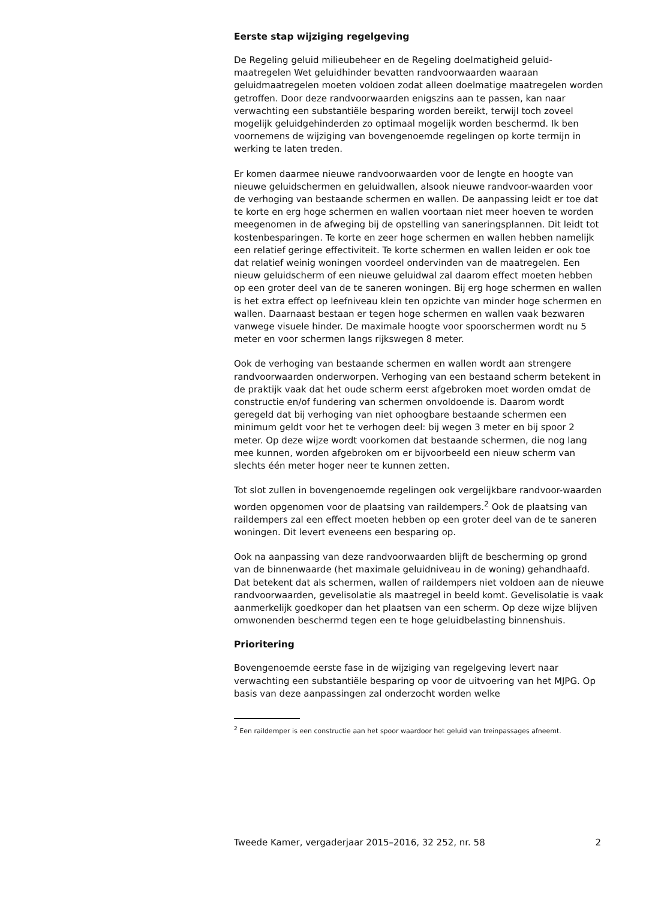Eerste stap wijziging regelgeving
De Regeling geluid milieubeheer en de Regeling doelmatigheid geluid-maatregelen Wet geluidhinder bevatten randvoorwaarden waaraan geluidmaatregelen moeten voldoen zodat alleen doelmatige maatregelen worden getroffen. Door deze randvoorwaarden enigszins aan te passen, kan naar verwachting een substantiële besparing worden bereikt, terwijl toch zoveel mogelijk geluidgehinderden zo optimaal mogelijk worden beschermd. Ik ben voornemens de wijziging van bovengenoemde regelingen op korte termijn in werking te laten treden.
Er komen daarmee nieuwe randvoorwaarden voor de lengte en hoogte van nieuwe geluidschermen en geluidwallen, alsook nieuwe randvoor-waarden voor de verhoging van bestaande schermen en wallen. De aanpassing leidt er toe dat te korte en erg hoge schermen en wallen voortaan niet meer hoeven te worden meegenomen in de afweging bij de opstelling van saneringsplannen. Dit leidt tot kostenbesparingen. Te korte en zeer hoge schermen en wallen hebben namelijk een relatief geringe effectiviteit. Te korte schermen en wallen leiden er ook toe dat relatief weinig woningen voordeel ondervinden van de maatregelen. Een nieuw geluidscherm of een nieuwe geluidwal zal daarom effect moeten hebben op een groter deel van de te saneren woningen. Bij erg hoge schermen en wallen is het extra effect op leefniveau klein ten opzichte van minder hoge schermen en wallen. Daarnaast bestaan er tegen hoge schermen en wallen vaak bezwaren vanwege visuele hinder. De maximale hoogte voor spoorschermen wordt nu 5 meter en voor schermen langs rijkswegen 8 meter.
Ook de verhoging van bestaande schermen en wallen wordt aan strengere randvoorwaarden onderworpen. Verhoging van een bestaand scherm betekent in de praktijk vaak dat het oude scherm eerst afgebroken moet worden omdat de constructie en/of fundering van schermen onvoldoende is. Daarom wordt geregeld dat bij verhoging van niet ophoogbare bestaande schermen een minimum geldt voor het te verhogen deel: bij wegen 3 meter en bij spoor 2 meter. Op deze wijze wordt voorkomen dat bestaande schermen, die nog lang mee kunnen, worden afgebroken om er bijvoorbeeld een nieuw scherm van slechts één meter hoger neer te kunnen zetten.
Tot slot zullen in bovengenoemde regelingen ook vergelijkbare randvoor-waarden worden opgenomen voor de plaatsing van raildempers.<sup>2</sup> Ook de plaatsing van raildempers zal een effect moeten hebben op een groter deel van de te saneren woningen. Dit levert eveneens een besparing op.
Ook na aanpassing van deze randvoorwaarden blijft de bescherming op grond van de binnenwaarde (het maximale geluidniveau in de woning) gehandhaafd. Dat betekent dat als schermen, wallen of raildempers niet voldoen aan de nieuwe randvoorwaarden, gevelisolatie als maatregel in beeld komt. Gevelisolatie is vaak aanmerkelijk goedkoper dan het plaatsen van een scherm. Op deze wijze blijven omwonenden beschermd tegen een te hoge geluidbelasting binnenshuis.
Prioritering
Bovengenoemde eerste fase in de wijziging van regelgeving levert naar verwachting een substantiële besparing op voor de uitvoering van het MJPG. Op basis van deze aanpassingen zal onderzocht worden welke
<sup>2</sup> Een raildemper is een constructie aan het spoor waardoor het geluid van treinpassages afneemt.
Tweede Kamer, vergaderjaar 2015–2016, 32 252, nr. 58 2